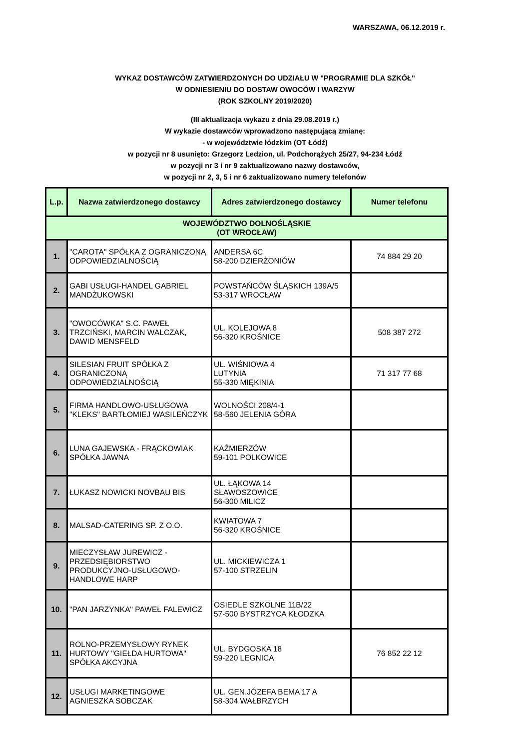WARSZAWA, 06.12.2019 r.
WYKAZ DOSTAWCÓW ZATWIERDZONYCH DO UDZIAŁU W "PROGRAMIE DLA SZKÓŁ"
W ODNIESIENIU DO DOSTAW OWOCÓW I WARZYW
(ROK SZKOLNY 2019/2020)
(III aktualizacja wykazu z dnia 29.08.2019 r.)
W wykazie dostawców wprowadzono następującą zmianę:
- w województwie łódzkim (OT Łódź)
w pozycji nr 8 usunięto: Grzegorz Ledzion, ul. Podchorążych 25/27, 94-234 Łódź
w pozycji nr 3 i nr 9 zaktualizowano nazwy dostawców,
w pozycji nr 2, 3, 5 i nr 6 zaktualizowano numery telefonów
| L.p. | Nazwa zatwierdzonego dostawcy | Adres zatwierdzonego dostawcy | Numer telefonu |
| --- | --- | --- | --- |
| WOJEWÓDZTWO DOLNOŚLĄSKIE (OT WROCŁAW) | | | |
| 1. | "CAROTA" SPÓŁKA Z OGRANICZONĄ ODPOWIEDZIALNOŚCIĄ | ANDERSA 6C 58-200 DZIERŻONIÓW | 74 884 29 20 |
| 2. | GABI USŁUGI-HANDEL GABRIEL MANDŻUKOWSKI | POWSTAŃCÓW ŚLĄSKICH 139A/5 53-317 WROCŁAW | |
| 3. | "OWOCÓWKA" S.C. PAWEŁ TRZCIŃSKI, MARCIN WALCZAK, DAWID MENSFELD | UL. KOLEJOWA 8 56-320 KROŚNICE | 508 387 272 |
| 4. | SILESIAN FRUIT SPÓŁKA Z OGRANICZONĄ ODPOWIEDZIALNOŚCIĄ | UL. WIŚNIOWA 4 LUTYNIA 55-330 MIĘKINIA | 71 317 77 68 |
| 5. | FIRMA HANDLOWO-USŁUGOWA "KLEKS" BARTŁOMIEJ WASILEŃCZYK | WOLNOŚCI 208/4-1 58-560 JELENIA GÓRA | |
| 6. | LUNA GAJEWSKA - FRĄCKOWIAK SPÓŁKA JAWNA | KAŹMIERZÓW 59-101 POLKOWICE | |
| 7. | ŁUKASZ NOWICKI NOVBAU BIS | UL. ŁĄKOWA 14 SŁAWOSZOWICE 56-300 MILICZ | |
| 8. | MALSAD-CATERING SP. Z O.O. | KWIATOWA 7 56-320 KROŚNICE | |
| 9. | MIECZYSŁAW JUREWICZ - PRZEDSIĘBIORSTWO PRODUKCYJNO-USŁUGOWO-HANDLOWE HARP | UL. MICKIEWICZA 1 57-100 STRZELIN | |
| 10. | "PAN JARZYNKA" PAWEŁ FALEWICZ | OSIEDLE SZKOLNE 11B/22 57-500 BYSTRZYCA KŁODZKA | |
| 11. | ROLNO-PRZEMYSŁOWY RYNEK HURTOWY "GIEŁDA HURTOWA" SPÓŁKA AKCYJNA | UL. BYDGOSKA 18 59-220 LEGNICA | 76 852 22 12 |
| 12. | USŁUGI MARKETINGOWE AGNIESZKA SOBCZAK | UL. GEN.JÓZEFA BEMA 17 A 58-304 WAŁBRZYCH | |